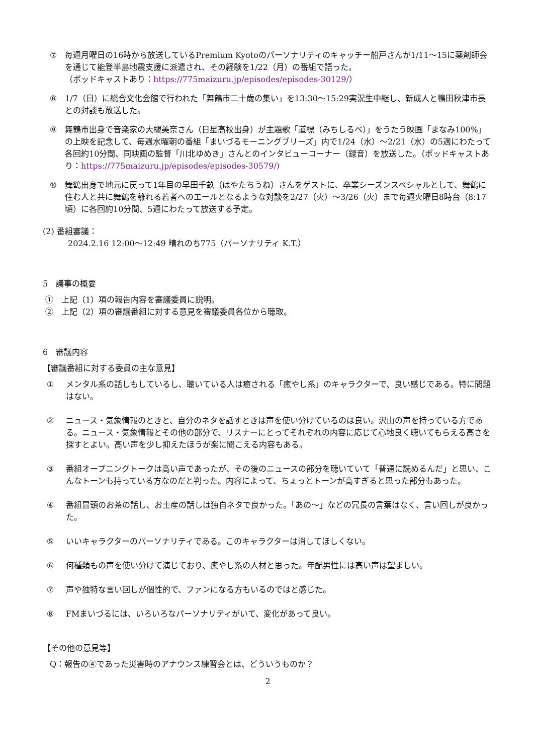⑦ 毎週月曜日の16時から放送しているPremium Kyotoのパーソナリティのキャッチー船戸さんが1/11〜15に薬剤師会を通じて能登半島地震支援に派遣され、その経験を1/22（月）の番組で語った。
（ポッドキャストあり：https://775maizuru.jp/episodes/episodes-30129/）
⑧ 1/7（日）に総合文化会館で行われた「舞鶴市二十歳の集い」を13:30〜15:29実況生中継し、新成人と鴨田秋津市長との対談も放送した。
⑨ 舞鶴市出身で音楽家の大槻美奈さん（日星高校出身）が主題歌「道標（みちしるべ）」をうたう映画「まなみ100%」の上映を記念して、毎週水曜朝の番組「まいづるモーニングブリーズ」内で1/24（水）〜2/21（水）の5週にわたって各回約10分間、同映画の監督「川北ゆめき」さんとのインタビューコーナー（録音）を放送した。（ポッドキャストあり：https://775maizuru.jp/episodes/episodes-30579/)
⑩ 舞鶴出身で地元に戻って1年目の早田千畝（はやたちうね）さんをゲストに、卒業シーズンスペシャルとして、舞鶴に住む人と共に舞鶴を離れる若者へのエールとなるような対談を2/27（火）〜3/26（火）まで毎週火曜日8時台（8:17頃）に各回約10分間、5週にわたって放送する予定。
(2) 番組審議：
2024.2.16 12:00〜12:49 晴れのち775（パーソナリティ K.T.）
5　議事の概要
①　上記（1）項の報告内容を審議委員に説明。
②　上記（2）項の審議番組に対する意見を審議委員各位から聴取。
6　審議内容
【審議番組に対する委員の主な意見】
① メンタル系の話しもしているし、聴いている人は癒される「癒やし系」のキャラクターで、良い感じである。特に問題はない。
② ニュース・気象情報のときと、自分のネタを話すときは声を使い分けているのは良い。沢山の声を持っている方である。ニュース・気象情報とその他の部分で、リスナーにとってそれぞれの内容に応じて心地良く聴いてもらえる高さを探すとよい。高い声を少し抑えたほうが楽に聞こえる内容もある。
③ 番組オープニングトークは高い声であったが、その後のニュースの部分を聴いていて「普通に読めるんだ」と思い、こんなトーンも持っている方なのだと判った。内容によって、ちょっとトーンが高すぎると思った部分もあった。
④ 番組冒頭のお茶の話し、お土産の話しは独自ネタで良かった。「あの〜」などの冗長の言葉はなく、言い回しが良かった。
⑤ いいキャラクターのパーソナリティである。このキャラクターは消してほしくない。
⑥ 何種類もの声を使い分けて演じており、癒やし系の人材と思った。年配男性には高い声は望ましい。
⑦ 声や独特な言い回しが個性的で、ファンになる方もいるのではと感じた。
⑧ FMまいづるには、いろいろなパーソナリティがいて、変化があって良い。
【その他の意見等】
Q：報告の④であった災害時のアナウンス練習会とは、どういうものか？
2